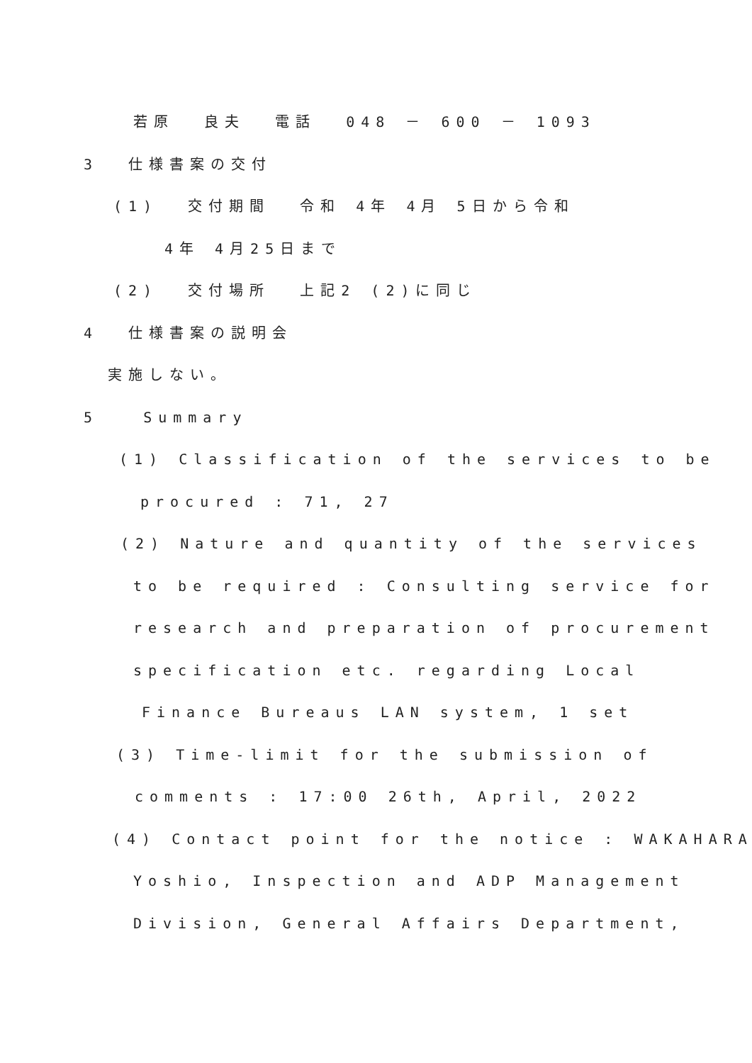若原 良夫 電話 048 － 600 － 1093
3 仕様書案の交付
(1) 交付期間 令和 4年 4月 5日から令和
4年 4月25日まで
(2) 交付場所 上記2 (2)に同じ
4 仕様書案の説明会
実施しない。
5 Summary
(1) Classification of the services to be
procured : 71, 27
(2) Nature and quantity of the services
to be required : Consulting service for
research and preparation of procurement
specification etc. regarding Local
Finance Bureaus LAN system, 1 set
(3) Time-limit for the submission of
comments : 17:00 26th, April, 2022
(4) Contact point for the notice : WAKAHARA
Yoshio, Inspection and ADP Management
Division, General Affairs Department,